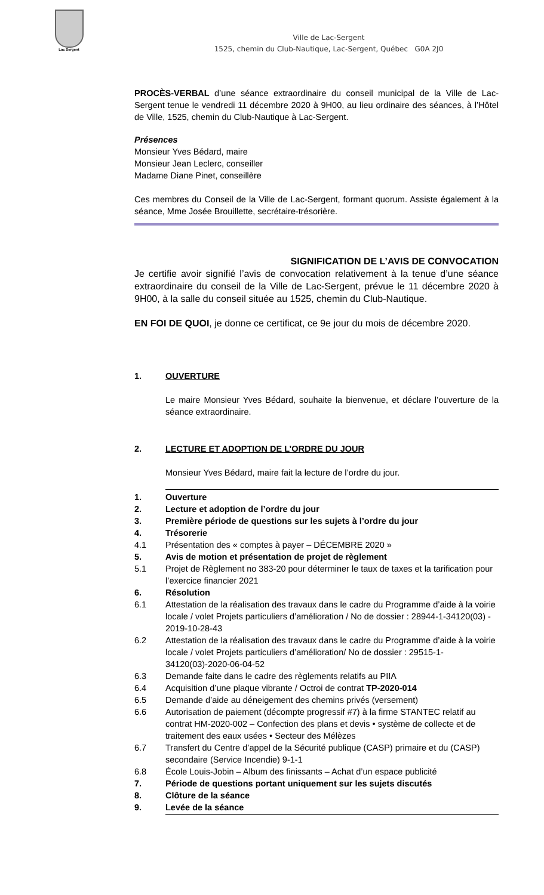Lac Sergent
Ville de Lac-Sergent
1525, chemin du Club-Nautique, Lac-Sergent, Québec G0A 2J0
PROCÈS-VERBAL d’une séance extraordinaire du conseil municipal de la Ville de Lac-Sergent tenue le vendredi 11 décembre 2020 à 9H00, au lieu ordinaire des séances, à l’Hôtel de Ville, 1525, chemin du Club-Nautique à Lac-Sergent.
Présences
Monsieur Yves Bédard, maire
Monsieur Jean Leclerc, conseiller
Madame Diane Pinet, conseillère
Ces membres du Conseil de la Ville de Lac-Sergent, formant quorum. Assiste également à la séance, Mme Josée Brouillette, secrétaire-trésorière.
SIGNIFICATION DE L’AVIS DE CONVOCATION
Je certifie avoir signifié l’avis de convocation relativement à la tenue d’une séance extraordinaire du conseil de la Ville de Lac-Sergent, prévue le 11 décembre 2020 à 9H00, à la salle du conseil située au 1525, chemin du Club-Nautique.
EN FOI DE QUOI, je donne ce certificat, ce 9e jour du mois de décembre 2020.
1. OUVERTURE
Le maire Monsieur Yves Bédard, souhaite la bienvenue, et déclare l’ouverture de la séance extraordinaire.
2. LECTURE ET ADOPTION DE L’ORDRE DU JOUR
Monsieur Yves Bédard, maire fait la lecture de l’ordre du jour.
1. Ouverture
2. Lecture et adoption de l’ordre du jour
3. Première période de questions sur les sujets à l’ordre du jour
4. Trésorerie
4.1 Présentation des « comptes à payer – DÉCEMBRE 2020 »
5. Avis de motion et présentation de projet de règlement
5.1 Projet de Règlement no 383-20 pour déterminer le taux de taxes et la tarification pour l’exercice financier 2021
6. Résolution
6.1 Attestation de la réalisation des travaux dans le cadre du Programme d’aide à la voirie locale / volet Projets particuliers d’amélioration / No de dossier : 28944-1-34120(03) - 2019-10-28-43
6.2 Attestation de la réalisation des travaux dans le cadre du Programme d’aide à la voirie locale / volet Projets particuliers d’amélioration/ No de dossier : 29515-1-34120(03)-2020-06-04-52
6.3 Demande faite dans le cadre des règlements relatifs au PIIA
6.4 Acquisition d’une plaque vibrante / Octroi de contrat TP-2020-014
6.5 Demande d’aide au déneigement des chemins privés (versement)
6.6 Autorisation de paiement (décompte progressif #7) à la firme STANTEC relatif au contrat HM-2020-002 – Confection des plans et devis • système de collecte et de traitement des eaux usées • Secteur des Mélèzes
6.7 Transfert du Centre d’appel de la Sécurité publique (CASP) primaire et du (CASP) secondaire (Service Incendie) 9-1-1
6.8 École Louis-Jobin – Album des finissants – Achat d’un espace publicité
7. Période de questions portant uniquement sur les sujets discutés
8. Clôture de la séance
9. Levée de la séance